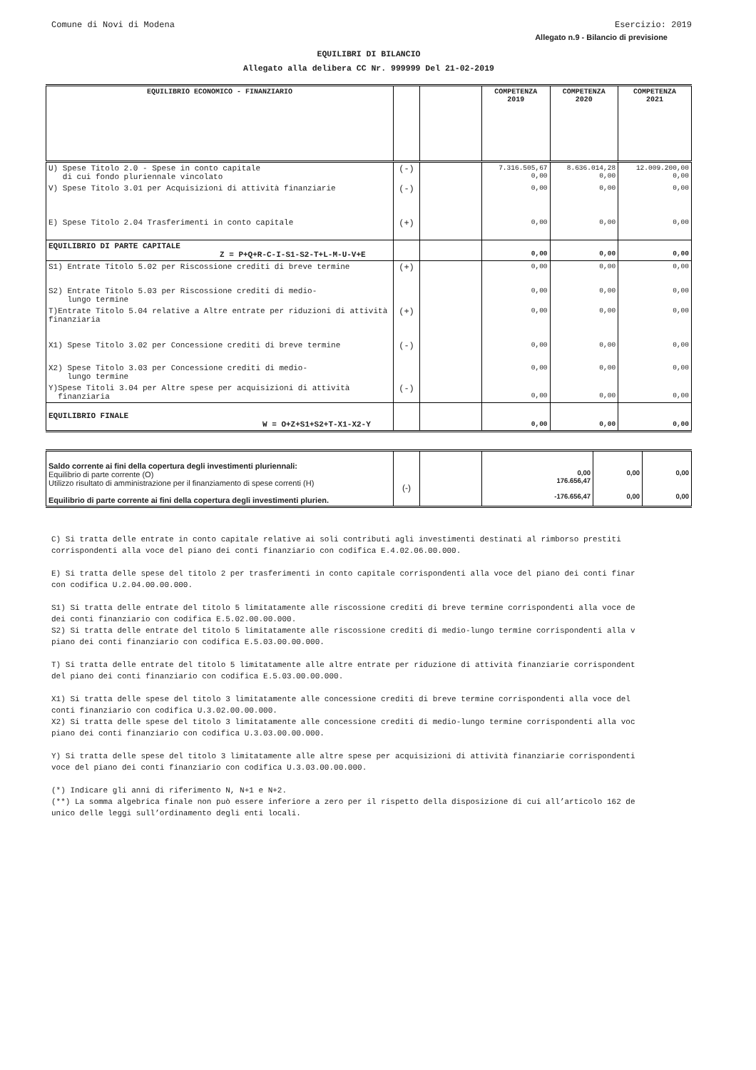Comune di Novi di Modena Esercizio: 2019
Allegato n.9 - Bilancio di previsione
EQUILIBRI DI BILANCIO
Allegato alla delibera CC Nr. 999999 Del 21-02-2019
| EQUILIBRIO ECONOMICO - FINANZIARIO | | | COMPETENZA 2019 | COMPETENZA 2020 | COMPETENZA 2021 |
| --- | --- | --- | --- | --- | --- |
| U) Spese Titolo 2.0 - Spese in conto capitale di cui fondo pluriennale vincolato | (-) | | 7.316.505,67 0,00 | 8.636.014,28 0,00 | 12.009.200,00 0,00 |
| V) Spese Titolo 3.01 per Acquisizioni di attività finanziarie | (-) | | 0,00 | 0,00 | 0,00 |
| E) Spese Titolo 2.04 Trasferimenti in conto capitale | (+) | | 0,00 | 0,00 | 0,00 |
| EQUILIBRIO DI PARTE CAPITALE Z = P+Q+R-C-I-S1-S2-T+L-M-U-V+E | | | 0,00 | 0,00 | 0,00 |
| S1) Entrate Titolo 5.02 per Riscossione crediti di breve termine | (+) | | 0,00 | 0,00 | 0,00 |
| S2) Entrate Titolo 5.03 per Riscossione crediti di medio- lungo termine | | | 0,00 | 0,00 | 0,00 |
| T)Entrate Titolo 5.04 relative a Altre entrate per riduzioni di attività finanziaria | (+) | | 0,00 | 0,00 | 0,00 |
| X1) Spese Titolo 3.02 per Concessione crediti di breve termine | (-) | | 0,00 | 0,00 | 0,00 |
| X2) Spese Titolo 3.03 per Concessione crediti di medio- lungo termine | | | 0,00 | 0,00 | 0,00 |
| Y)Spese Titoli 3.04 per Altre spese per acquisizioni di attività finanziaria | (-) | | 0,00 | 0,00 | 0,00 |
| EQUILIBRIO FINALE W = O+Z+S1+S2+T-X1-X2-Y | | | 0,00 | 0,00 | 0,00 |
| Saldo corrente ai fini della copertura degli investimenti pluriennali: Equilibrio di parte corrente (O) Utilizzo risultato di amministrazione per il finanziamento di spese correnti (H) Equilibrio di parte corrente ai fini della copertura degli investimenti plurien. | (-) | | 0,00 176.656,47 -176.656,47 | 0,00 0,00 | 0,00 0,00 |
C) Si tratta delle entrate in conto capitale relative ai soli contributi agli investimenti destinati al rimborso prestiti
corrispondenti alla voce del piano dei conti finanziario con codifica E.4.02.06.00.000.
E) Si tratta delle spese del titolo 2 per trasferimenti in conto capitale corrispondenti alla voce del piano dei conti finar
con codifica U.2.04.00.00.000.
S1) Si tratta delle entrate del titolo 5 limitatamente alle riscossione crediti di breve termine corrispondenti alla voce de
dei conti finanziario con codifica E.5.02.00.00.000.
S2) Si tratta delle entrate del titolo 5 limitatamente alle riscossione crediti di medio-lungo termine corrispondenti alla v
piano dei conti finanziario con codifica E.5.03.00.00.000.
T) Si tratta delle entrate del titolo 5 limitatamente alle altre entrate per riduzione di attività finanziarie corrispondent
del piano dei conti finanziario con codifica E.5.03.00.00.000.
X1) Si tratta delle spese del titolo 3 limitatamente alle concessione crediti di breve termine corrispondenti alla voce del
conti finanziario con codifica U.3.02.00.00.000.
X2) Si tratta delle spese del titolo 3 limitatamente alle concessione crediti di medio-lungo termine corrispondenti alla voc
piano dei conti finanziario con codifica U.3.03.00.00.000.
Y) Si tratta delle spese del titolo 3 limitatamente alle altre spese per acquisizioni di attività finanziarie corrispondenti
voce del piano dei conti finanziario con codifica U.3.03.00.00.000.
(*) Indicare gli anni di riferimento N, N+1 e N+2.
(**) La somma algebrica finale non può essere inferiore a zero per il rispetto della disposizione di cui all’articolo 162 de
unico delle leggi sull’ordinamento degli enti locali.